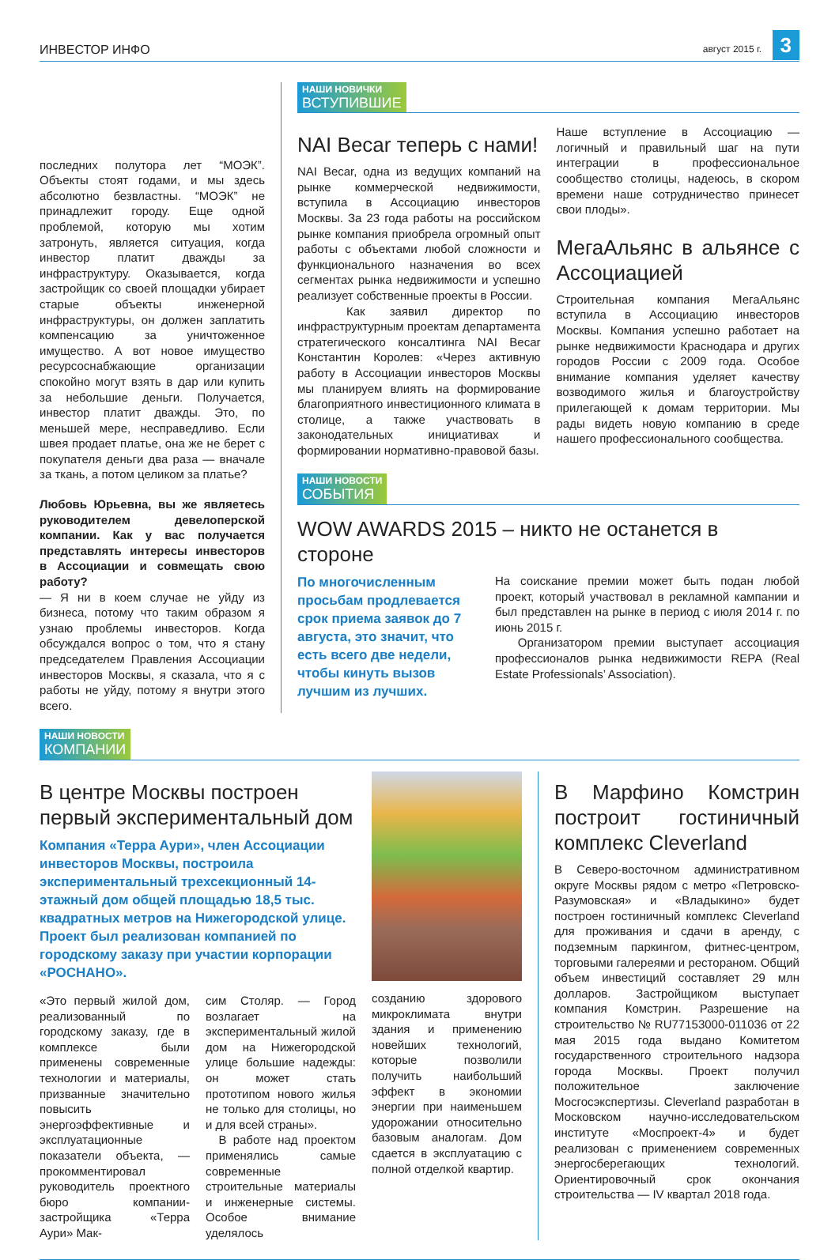ИНВЕСТОР ИНФО август 2015 г. 3
последних полутора лет “МОЭК”. Объекты стоят годами, и мы здесь абсолютно безвластны. “МОЭК” не принадлежит городу. Еще одной проблемой, которую мы хотим затронуть, является ситуация, когда инвестор платит дважды за инфраструктуру. Оказывается, когда застройщик со своей площадки убирает старые объекты инженерной инфраструктуры, он должен заплатить компенсацию за уничтоженное имущество. А вот новое имущество ресурсоснабжающие организации спокойно могут взять в дар или купить за небольшие деньги. Получается, инвестор платит дважды. Это, по меньшей мере, несправедливо. Если швея продает платье, она же не берет с покупателя деньги два раза — вначале за ткань, а потом целиком за платье?
Любовь Юрьевна, вы же являетесь руководителем девелоперской компании. Как у вас получается представлять интересы инвесторов в Ассоциации и совмещать свою работу?
— Я ни в коем случае не уйду из бизнеса, потому что таким образом я узнаю проблемы инвесторов. Когда обсуждался вопрос о том, что я стану председателем Правления Ассоциации инвесторов Москвы, я сказала, что я с работы не уйду, потому я внутри этого всего.
НАШИ НОВИЧКИ ВСТУПИВШИЕ
NAI Becar теперь с нами!
NAI Becar, одна из ведущих компаний на рынке коммерческой недвижимости, вступила в Ассоциацию инвесторов Москвы. За 23 года работы на российском рынке компания приобрела огромный опыт работы с объектами любой сложности и функционального назначения во всех сегментах рынка недвижимости и успешно реализует собственные проекты в России.
Как заявил директор по инфраструктурным проектам департамента стратегического консалтинга NAI Becar Константин Королев: «Через активную работу в Ассоциации инвесторов Москвы мы планируем влиять на формирование благоприятного инвестиционного климата в столице, а также участвовать в законодательных инициативах и формировании нормативно-правовой базы.
Наше вступление в Ассоциацию — логичный и правильный шаг на пути интеграции в профессиональное сообщество столицы, надеюсь, в скором времени наше сотрудничество принесет свои плоды».
МегаАльянс в альянсе с Ассоциацией
Строительная компания МегаАльянс вступила в Ассоциацию инвесторов Москвы. Компания успешно работает на рынке недвижимости Краснодара и других городов России с 2009 года. Особое внимание компания уделяет качеству возводимого жилья и благоустройству прилегающей к домам территории. Мы рады видеть новую компанию в среде нашего профессионального сообщества.
НАШИ НОВОСТИ СОБЫТИЯ
WOW AWARDS 2015 – никто не останется в стороне
По многочисленным просьбам продлевается срок приема заявок до 7 августа, это значит, что есть всего две недели, чтобы кинуть вызов лучшим из лучших.
На соискание премии может быть подан любой проект, который участвовал в рекламной кампании и был представлен на рынке в период с июля 2014 г. по июнь 2015 г.
Организатором премии выступает ассоциация профессионалов рынка недвижимости REPA (Real Estate Professionals’ Association).
НАШИ НОВОСТИ КОМПАНИИ
В центре Москвы построен первый экспериментальный дом
Компания «Терра Аури», член Ассоциации инвесторов Москвы, построила экспериментальный трехсекционный 14-этажный дом общей площадью 18,5 тыс. квадратных метров на Нижегородской улице. Проект был реализован компанией по городскому заказу при участии корпорации «РОСНАНО».
«Это первый жилой дом, реализованный по городскому заказу, где в комплексе были применены современные технологии и материалы, призванные значительно повысить энергоэффективные и эксплуатационные показатели объекта, — прокомментировал руководитель проектного бюро компании-застройщика «Терра Аури» Мак-
сим Столяр. — Город возлагает на экспериментальный жилой дом на Нижегородской улице большие надежды: он может стать прототипом нового жилья не только для столицы, но и для всей страны».
В работе над проектом применялись самые современные строительные материалы и инженерные системы. Особое внимание уделялось
созданию здорового микроклимата внутри здания и применению новейших технологий, которые позволили получить наибольший эффект в экономии энергии при наименьшем удорожании относительно базовым аналогам. Дом сдается в эксплуатацию с полной отделкой квартир.
В Марфино Комстрин построит гостиничный комплекс Cleverland
В Северо-восточном административном округе Москвы рядом с метро «Петровско-Разумовская» и «Владыкино» будет построен гостиничный комплекс Cleverland для проживания и сдачи в аренду, с подземным паркингом, фитнес-центром, торговыми галереями и рестораном. Общий объем инвестиций составляет 29 млн долларов. Застройщиком выступает компания Комстрин. Разрешение на строительство № RU77153000-011036 от 22 мая 2015 года выдано Комитетом государственного строительного надзора города Москвы. Проект получил положительное заключение Мосгосэкспертизы. Cleverland разработан в Московском научно-исследовательском институте «Моспроект-4» и будет реализован с применением современных энергосберегающих технологий. Ориентировочный срок окончания строительства — IV квартал 2018 года.